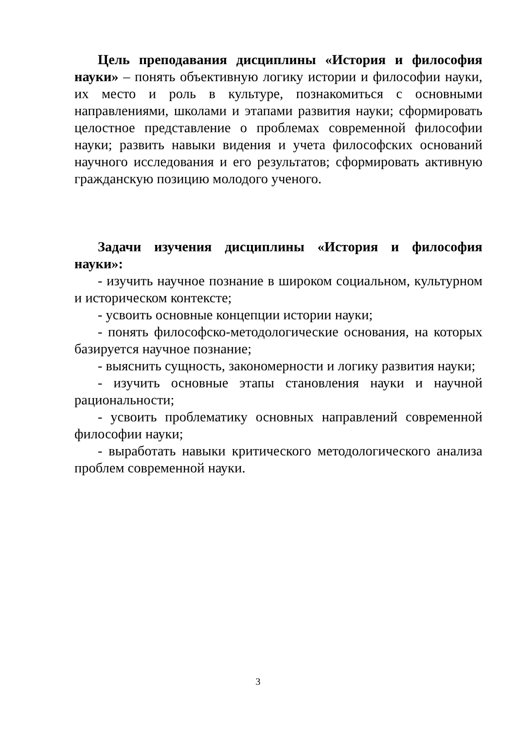Цель преподавания дисциплины «История и философия науки» – понять объективную логику истории и философии науки, их место и роль в культуре, познакомиться с основными направлениями, школами и этапами развития науки; сформировать целостное представление о проблемах современной философии науки; развить навыки видения и учета философских оснований научного исследования и его результатов; сформировать активную гражданскую позицию молодого ученого.
Задачи изучения дисциплины «История и философия науки»:
- изучить научное познание в широком социальном, культурном и историческом контексте;
- усвоить основные концепции истории науки;
- понять философско-методологические основания, на которых базируется научное познание;
- выяснить сущность, закономерности и логику развития науки;
- изучить основные этапы становления науки и научной рациональности;
- усвоить проблематику основных направлений современной философии науки;
- выработать навыки критического методологического анализа проблем современной науки.
3